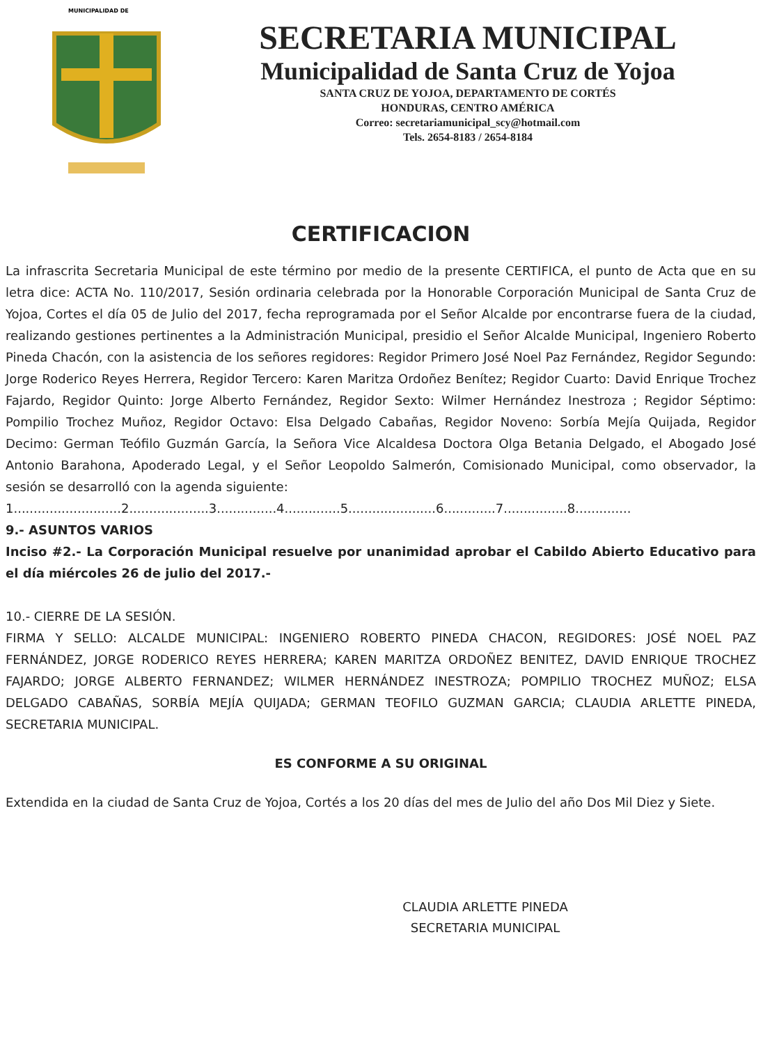MUNICIPALIDAD DE
SECRETARIA MUNICIPAL
Municipalidad de Santa Cruz de Yojoa
SANTA CRUZ DE YOJOA, DEPARTAMENTO DE CORTÉS
HONDURAS, CENTRO AMÉRICA
Correo: secretariamunicipal_scy@hotmail.com
Tels. 2654-8183 / 2654-8184
CERTIFICACION
La infrascrita Secretaria Municipal de este término por medio de la presente CERTIFICA, el punto de Acta que en su letra dice: ACTA No. 110/2017, Sesión ordinaria celebrada por la Honorable Corporación Municipal de Santa Cruz de Yojoa, Cortes el día 05 de Julio del 2017, fecha reprogramada por el Señor Alcalde por encontrarse fuera de la ciudad, realizando gestiones pertinentes a la Administración Municipal, presidio el Señor Alcalde Municipal, Ingeniero Roberto Pineda Chacón, con la asistencia de los señores regidores: Regidor Primero José Noel Paz Fernández, Regidor Segundo: Jorge Roderico Reyes Herrera, Regidor Tercero: Karen Maritza Ordoñez Benítez; Regidor Cuarto: David Enrique Trochez Fajardo, Regidor Quinto: Jorge Alberto Fernández, Regidor Sexto: Wilmer Hernández Inestroza ; Regidor Séptimo: Pompilio Trochez Muñoz, Regidor Octavo: Elsa Delgado Cabañas, Regidor Noveno: Sorbía Mejía Quijada, Regidor Decimo: German Teófilo Guzmán García, la Señora Vice Alcaldesa Doctora Olga Betania Delgado, el Abogado José Antonio Barahona, Apoderado Legal, y el Señor Leopoldo Salmerón, Comisionado Municipal, como observador, la sesión se desarrolló con la agenda siguiente:
1...........................2....................3...............4..............5......................6.............7................8..............
9.- ASUNTOS VARIOS
Inciso #2.- La Corporación Municipal resuelve por unanimidad aprobar el Cabildo Abierto Educativo para el día miércoles 26 de julio del 2017.-
10.- CIERRE DE LA SESIÓN.
FIRMA Y SELLO: ALCALDE MUNICIPAL: INGENIERO ROBERTO PINEDA CHACON, REGIDORES: JOSÉ NOEL PAZ FERNÁNDEZ, JORGE RODERICO REYES HERRERA; KAREN MARITZA ORDOÑEZ BENITEZ, DAVID ENRIQUE TROCHEZ FAJARDO; JORGE ALBERTO FERNANDEZ; WILMER HERNÁNDEZ INESTROZA; POMPILIO TROCHEZ MUÑOZ; ELSA DELGADO CABAÑAS, SORBÍA MEJÍA QUIJADA; GERMAN TEOFILO GUZMAN GARCIA; CLAUDIA ARLETTE PINEDA, SECRETARIA MUNICIPAL.
ES CONFORME A SU ORIGINAL
Extendida en la ciudad de Santa Cruz de Yojoa, Cortés a los 20 días del mes de Julio del año Dos Mil Diez y Siete.
CLAUDIA ARLETTE PINEDA
SECRETARIA MUNICIPAL